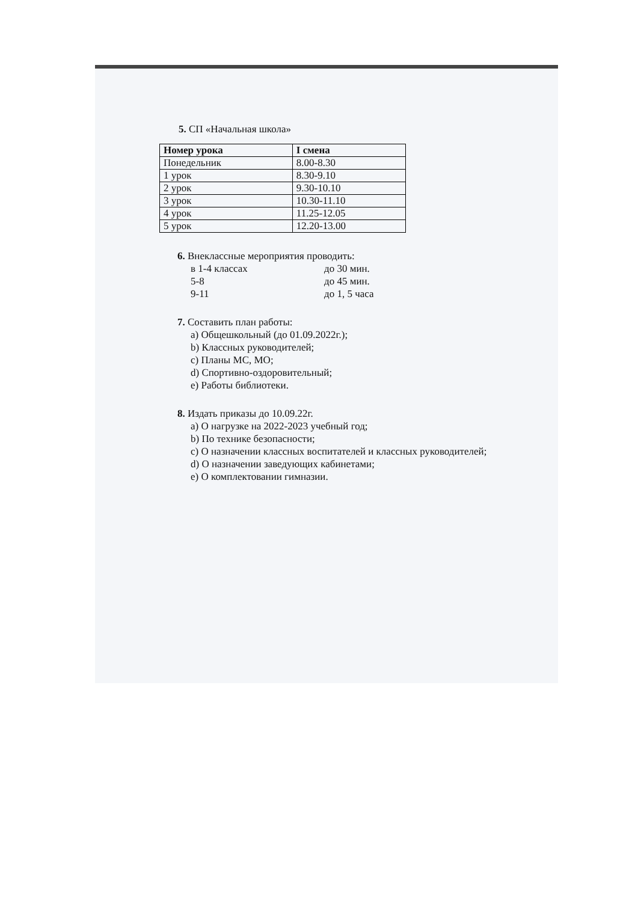5. СП «Начальная школа»
| Номер урока | I смена |
| --- | --- |
| Понедельник | 8.00-8.30 |
| 1 урок | 8.30-9.10 |
| 2 урок | 9.30-10.10 |
| 3 урок | 10.30-11.10 |
| 4 урок | 11.25-12.05 |
| 5 урок | 12.20-13.00 |
6. Внеклассные мероприятия проводить:
в 1-4 классах до 30 мин.
5-8 до 45 мин.
9-11 до 1, 5 часа
7. Составить план работы:
a) Общешкольный (до 01.09.2022г.);
b) Классных руководителей;
c) Планы МС, МО;
d) Спортивно-оздоровительный;
e) Работы библиотеки.
8. Издать приказы до 10.09.22г.
a) О нагрузке на 2022-2023 учебный год;
b) По технике безопасности;
c) О назначении классных воспитателей и классных руководителей;
d) О назначении заведующих кабинетами;
e) О комплектовании гимназии.